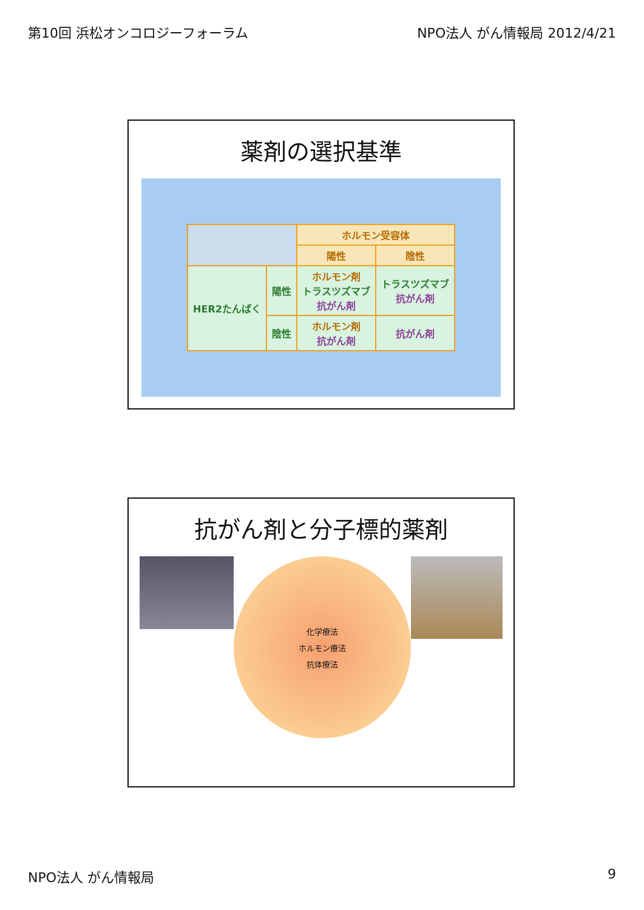第10回 浜松オンコロジーフォーラム NPO法人 がん情報局 2012/4/21
薬剤の選択基準
| | | ホルモン受容体 | |
| --- | --- | --- | --- |
| | | 陽性 | 陰性 |
| HER2たんぱく | 陽性 | ホルモン剤 トラスツズマブ 抗がん剤 | トラスツズマブ 抗がん剤 |
| | 陰性 | ホルモン剤 抗がん剤 | 抗がん剤 |
抗がん剤と分子標的薬剤
化学療法
ホルモン療法
抗体療法
NPO法人 がん情報局 9